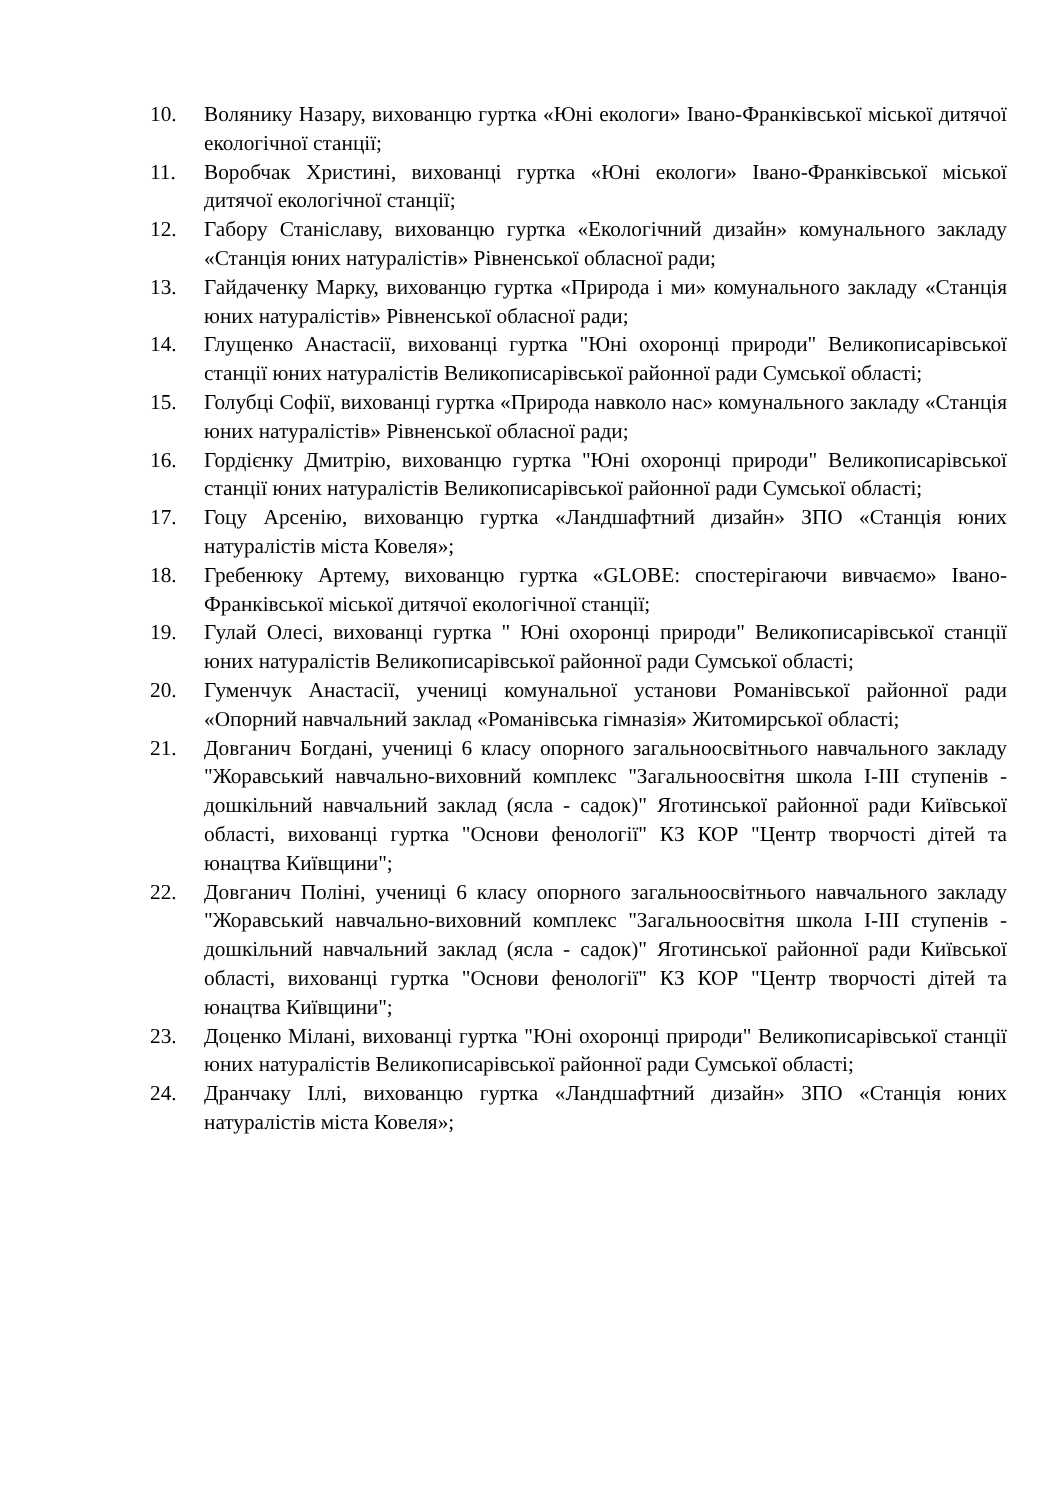10. Волянику Назару, вихованцю гуртка «Юні екологи» Івано-Франківської міської дитячої екологічної станції;
11. Воробчак Христині, вихованці гуртка «Юні екологи» Івано-Франківської міської дитячої екологічної станції;
12. Габору Станіславу, вихованцю гуртка «Екологічний дизайн» комунального закладу «Станція юних натуралістів» Рівненської обласної ради;
13. Гайдаченку Марку, вихованцю гуртка «Природа і ми» комунального закладу «Станція юних натуралістів» Рівненської обласної ради;
14. Глущенко Анастасії, вихованці гуртка "Юні охоронці природи" Великописарівської станції юних натуралістів Великописарівської районної ради Сумської області;
15. Голубці Софії, вихованці гуртка «Природа навколо нас» комунального закладу «Станція юних натуралістів» Рівненської обласної ради;
16. Гордієнку Дмитрію, вихованцю гуртка "Юні охоронці природи" Великописарівської станції юних натуралістів Великописарівської районної ради Сумської області;
17. Гоцу Арсенію, вихованцю гуртка «Ландшафтний дизайн» ЗПО «Станція юних натуралістів міста Ковеля»;
18. Гребенюку Артему, вихованцю гуртка «GLOBE: спостерігаючи вивчаємо» Івано-Франківської міської дитячої екологічної станції;
19. Гулай Олесі, вихованці гуртка " Юні охоронці природи" Великописарівської станції юних натуралістів Великописарівської районної ради Сумської області;
20. Гуменчук Анастасії, учениці комунальної установи Романівської районної ради «Опорний навчальний заклад «Романівська гімназія» Житомирської області;
21. Довганич Богдані, учениці 6 класу опорного загальноосвітнього навчального закладу "Жоравський навчально-виховний комплекс "Загальноосвітня школа І-ІІІ ступенів - дошкільний навчальний заклад (ясла - садок)" Яготинської районної ради Київської області, вихованці гуртка "Основи фенології" КЗ КОР "Центр творчості дітей та юнацтва Київщини";
22. Довганич Поліні, учениці 6 класу опорного загальноосвітнього навчального закладу "Жоравський навчально-виховний комплекс "Загальноосвітня школа І-ІІІ ступенів - дошкільний навчальний заклад (ясла - садок)" Яготинської районної ради Київської області, вихованці гуртка "Основи фенології" КЗ КОР "Центр творчості дітей та юнацтва Київщини";
23. Доценко Мілані, вихованці гуртка "Юні охоронці природи" Великописарівської станції юних натуралістів Великописарівської районної ради Сумської області;
24. Дранчаку Іллі, вихованцю гуртка «Ландшафтний дизайн» ЗПО «Станція юних натуралістів міста Ковеля»;